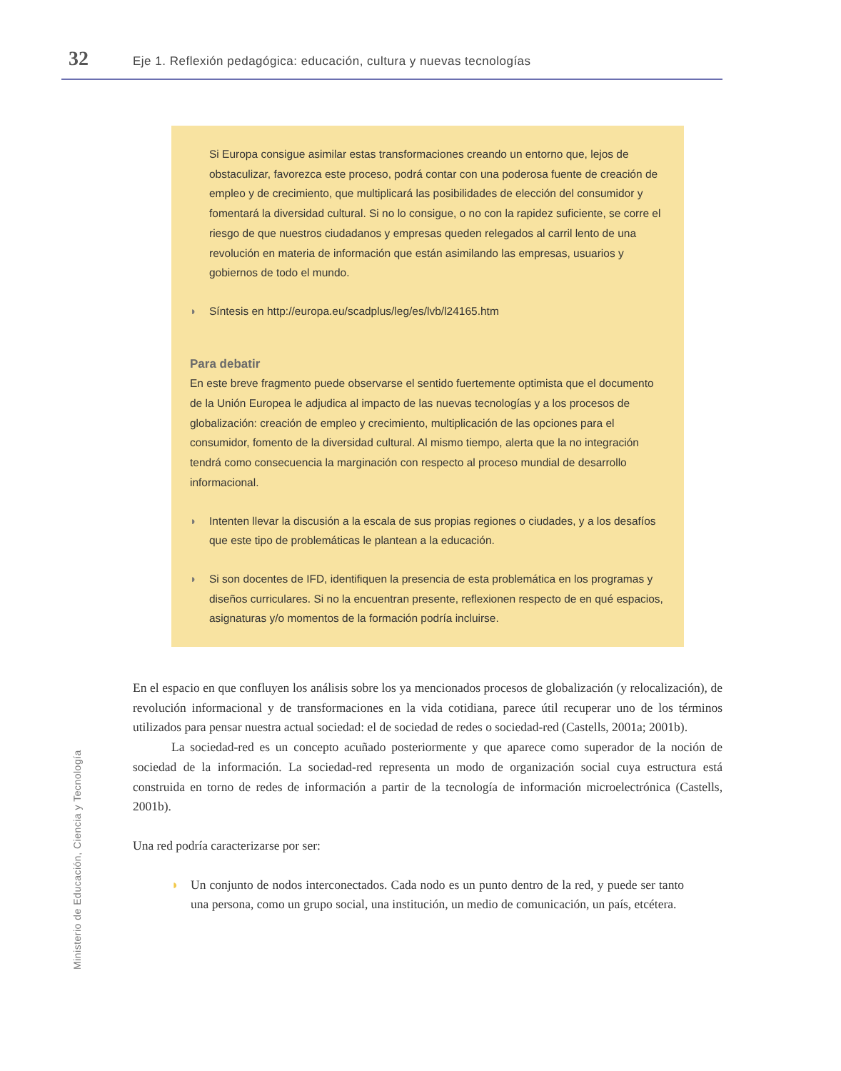32 Eje 1. Reflexión pedagógica: educación, cultura y nuevas tecnologías
Si Europa consigue asimilar estas transformaciones creando un entorno que, lejos de obstaculizar, favorezca este proceso, podrá contar con una poderosa fuente de creación de empleo y de crecimiento, que multiplicará las posibilidades de elección del consumidor y fomentará la diversidad cultural. Si no lo consigue, o no con la rapidez suficiente, se corre el riesgo de que nuestros ciudadanos y empresas queden relegados al carril lento de una revolución en materia de información que están asimilando las empresas, usuarios y gobiernos de todo el mundo.
◗ Síntesis en http://europa.eu/scadplus/leg/es/lvb/l24165.htm
Para debatir
En este breve fragmento puede observarse el sentido fuertemente optimista que el documento de la Unión Europea le adjudica al impacto de las nuevas tecnologías y a los procesos de globalización: creación de empleo y crecimiento, multiplicación de las opciones para el consumidor, fomento de la diversidad cultural. Al mismo tiempo, alerta que la no integración tendrá como consecuencia la marginación con respecto al proceso mundial de desarrollo informacional.
◗ Intenten llevar la discusión a la escala de sus propias regiones o ciudades, y a los desafíos que este tipo de problemáticas le plantean a la educación.
◗ Si son docentes de IFD, identifiquen la presencia de esta problemática en los programas y diseños curriculares. Si no la encuentran presente, reflexionen respecto de en qué espacios, asignaturas y/o momentos de la formación podría incluirse.
En el espacio en que confluyen los análisis sobre los ya mencionados procesos de globalización (y relocalización), de revolución informacional y de transformaciones en la vida cotidiana, parece útil recuperar uno de los términos utilizados para pensar nuestra actual sociedad: el de sociedad de redes o sociedad-red (Castells, 2001a; 2001b).
La sociedad-red es un concepto acuñado posteriormente y que aparece como superador de la noción de sociedad de la información. La sociedad-red representa un modo de organización social cuya estructura está construida en torno de redes de información a partir de la tecnología de información microelectrónica (Castells, 2001b).
Una red podría caracterizarse por ser:
◗ Un conjunto de nodos interconectados. Cada nodo es un punto dentro de la red, y puede ser tanto una persona, como un grupo social, una institución, un medio de comunicación, un país, etcétera.
Ministerio de Educación, Ciencia y Tecnología